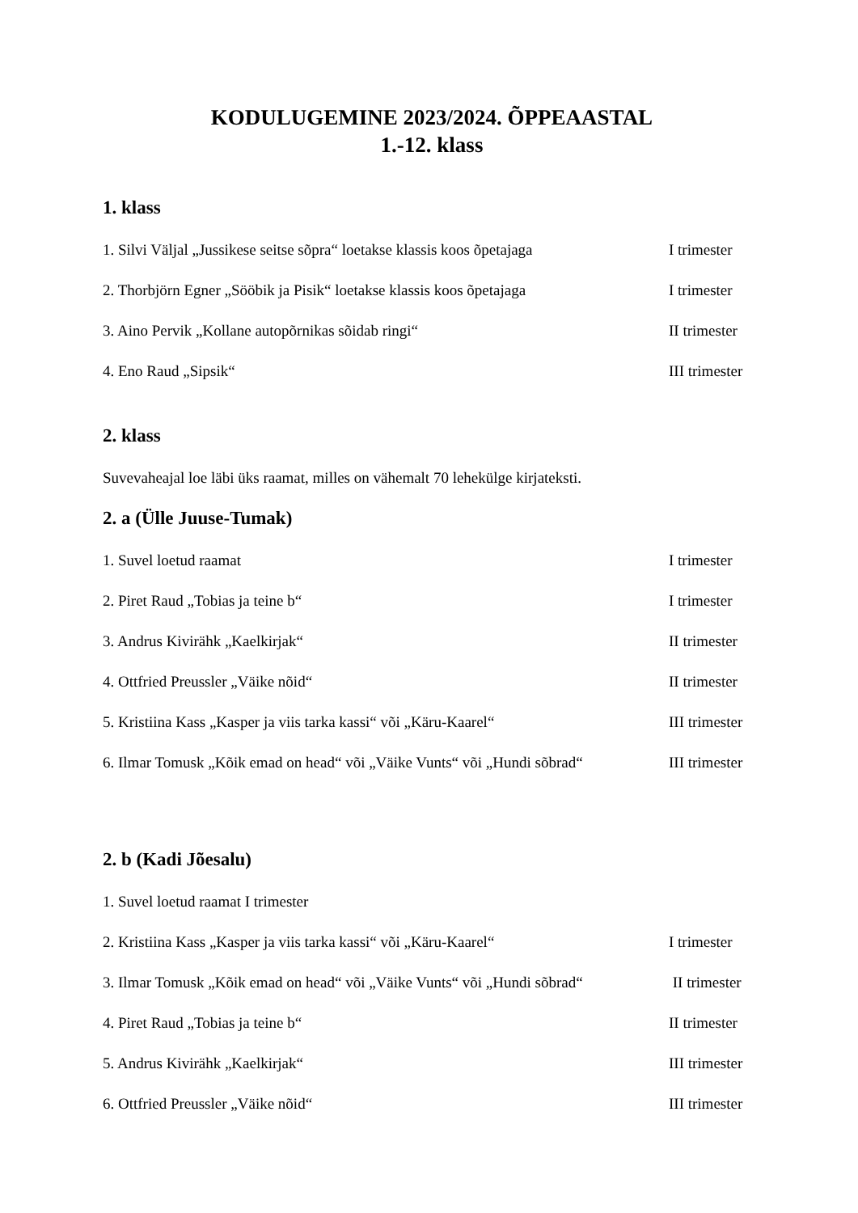KODULUGEMINE 2023/2024. ÕPPEAASTAL
1.-12. klass
1. klass
1. Silvi Väljal „Jussikese seitse sõpra“ loetakse klassis koos õpetajaga I trimester
2. Thorbjörn Egner „Sööbik ja Pisik“ loetakse klassis koos õpetajaga I trimester
3. Aino Pervik „Kollane autopõrnikas sõidab ringi“ II trimester
4. Eno Raud „Sipsik“ III trimester
2. klass
Suvevaheajal loe läbi üks raamat, milles on vähemalt 70 lehekülge kirjateksti.
2. a (Ülle Juuse-Tumak)
1. Suvel loetud raamat I trimester
2. Piret Raud „Tobias ja teine b“ I trimester
3. Andrus Kivirähk „Kaelkirjak“ II trimester
4. Ottfried Preussler „Väike nõid“ II trimester
5. Kristiina Kass „Kasper ja viis tarka kassi“ või „Käru-Kaarel“ III trimester
6. Ilmar Tomusk „Kõik emad on head“ või „Väike Vunts“ või „Hundi sõbrad“ III trimester
2. b (Kadi Jõesalu)
1. Suvel loetud raamat I trimester
2. Kristiina Kass „Kasper ja viis tarka kassi“ või „Käru-Kaarel“ I trimester
3. Ilmar Tomusk „Kõik emad on head“ või „Väike Vunts“ või „Hundi sõbrad“ II trimester
4. Piret Raud „Tobias ja teine b“ II trimester
5. Andrus Kivirähk „Kaelkirjak“ III trimester
6. Ottfried Preussler „Väike nõid“ III trimester